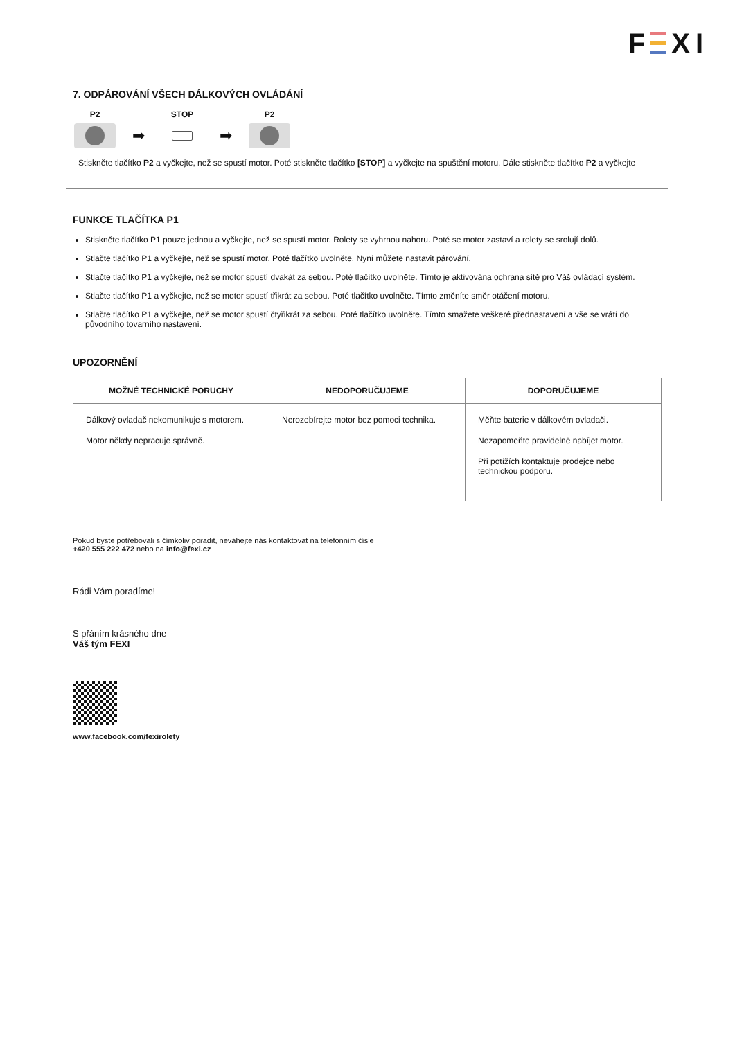F XI
7. ODPÁROVÁNÍ VŠECH DÁLKOVÝCH OVLÁDÁNÍ
P2
➡
STOP
➡
P2
Stiskněte tlačítko P2 a vyčkejte, než se spustí motor. Poté stiskněte tlačítko [STOP] a vyčkejte na spuštění motoru. Dále stiskněte tlačítko P2 a vyčkejte
FUNKCE TLAČÍTKA P1
Stiskněte tlačítko P1 pouze jednou a vyčkejte, než se spustí motor. Rolety se vyhrnou nahoru. Poté se motor zastaví a rolety se srolují dolů.
Stlačte tlačítko P1 a vyčkejte, než se spustí motor. Poté tlačítko uvolněte. Nyní můžete nastavit párování.
Stlačte tlačítko P1 a vyčkejte, než se motor spustí dvakát za sebou. Poté tlačítko uvolněte. Tímto je aktivována ochrana sítě pro Váš ovládací systém.
Stlačte tlačítko P1 a vyčkejte, než se motor spustí třikrát za sebou. Poté tlačítko uvolněte. Tímto změníte směr otáčení motoru.
Stlačte tlačítko P1 a vyčkejte, než se motor spustí čtyřikrát za sebou. Poté tlačítko uvolněte. Tímto smažete veškeré přednastavení a vše se vrátí do původního tovarního nastavení.
UPOZORNĚNÍ
| MOŽNÉ TECHNICKÉ PORUCHY | NEDOPORUČUJEME | DOPORUČUJEME |
| --- | --- | --- |
| Dálkový ovladač nekomunikuje s motorem. Motor někdy nepracuje správně. | Nerozebírejte motor bez pomoci technika. | Měňte baterie v dálkovém ovladači. Nezapomeňte pravidelně nabíjet motor. Při potížích kontaktuje prodejce nebo technickou podporu. |
Pokud byste potřebovali s čímkoliv poradit, neváhejte nás kontaktovat na telefonním čísle
+420 555 222 472 nebo na info@fexi.cz
Rádi Vám poradíme!
S přáním krásného dne
Váš tým FEXI
www.facebook.com/fexirolety